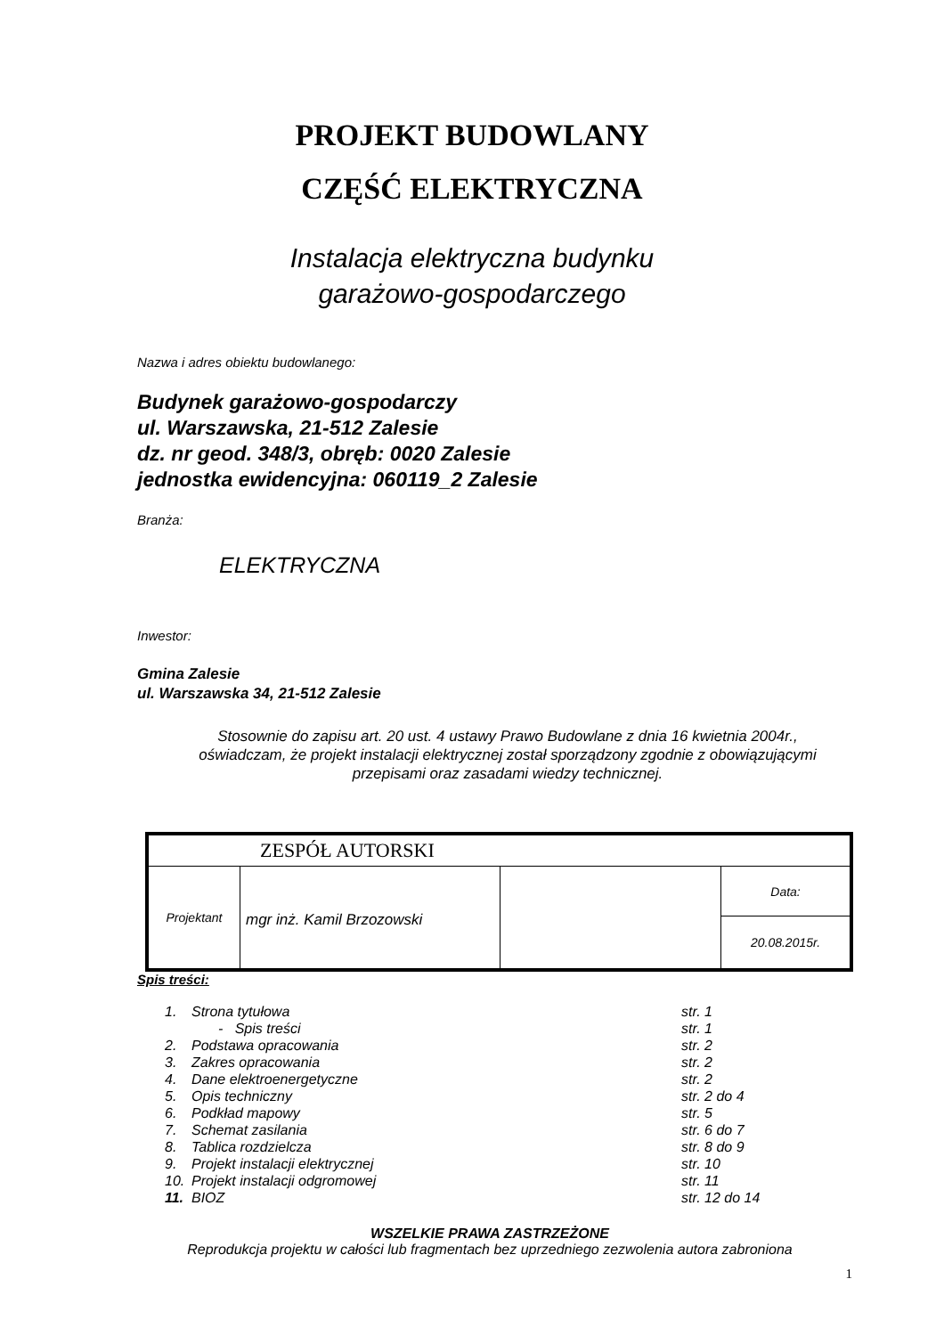PROJEKT BUDOWLANY
CZĘŚĆ ELEKTRYCZNA
Instalacja elektryczna budynku
garażowo-gospodarczego
Nazwa i adres obiektu budowlanego:
Budynek garażowo-gospodarczy
ul. Warszawska, 21-512 Zalesie
dz. nr geod. 348/3, obręb: 0020 Zalesie
jednostka ewidencyjna: 060119_2 Zalesie
Branża:
ELEKTRYCZNA
Inwestor:
Gmina Zalesie
ul. Warszawska 34, 21-512 Zalesie
Stosownie do zapisu art. 20 ust. 4 ustawy Prawo Budowlane z dnia 16 kwietnia 2004r., oświadczam, że projekt instalacji elektrycznej został sporządzony zgodnie z obowiązującymi przepisami oraz zasadami wiedzy technicznej.
| ZESPÓŁ AUTORSKI | | | |
| Projektant | mgr inż. Kamil Brzozowski | | Data: |
| | | | 20.08.2015r. |
Spis treści:
| 1. | Strona tytułowa | str. 1 |
| | - Spis treści | str. 1 |
| 2. | Podstawa opracowania | str. 2 |
| 3. | Zakres opracowania | str. 2 |
| 4. | Dane elektroenergetyczne | str. 2 |
| 5. | Opis techniczny | str. 2 do 4 |
| 6. | Podkład mapowy | str. 5 |
| 7. | Schemat zasilania | str. 6 do 7 |
| 8. | Tablica rozdzielcza | str. 8 do 9 |
| 9. | Projekt instalacji elektrycznej | str. 10 |
| 10. | Projekt instalacji odgromowej | str. 11 |
| 11. | BIOZ | str. 12 do 14 |
WSZELKIE PRAWA ZASTRZEŻONE
Reprodukcja projektu w całości lub fragmentach bez uprzedniego zezwolenia autora zabroniona
1